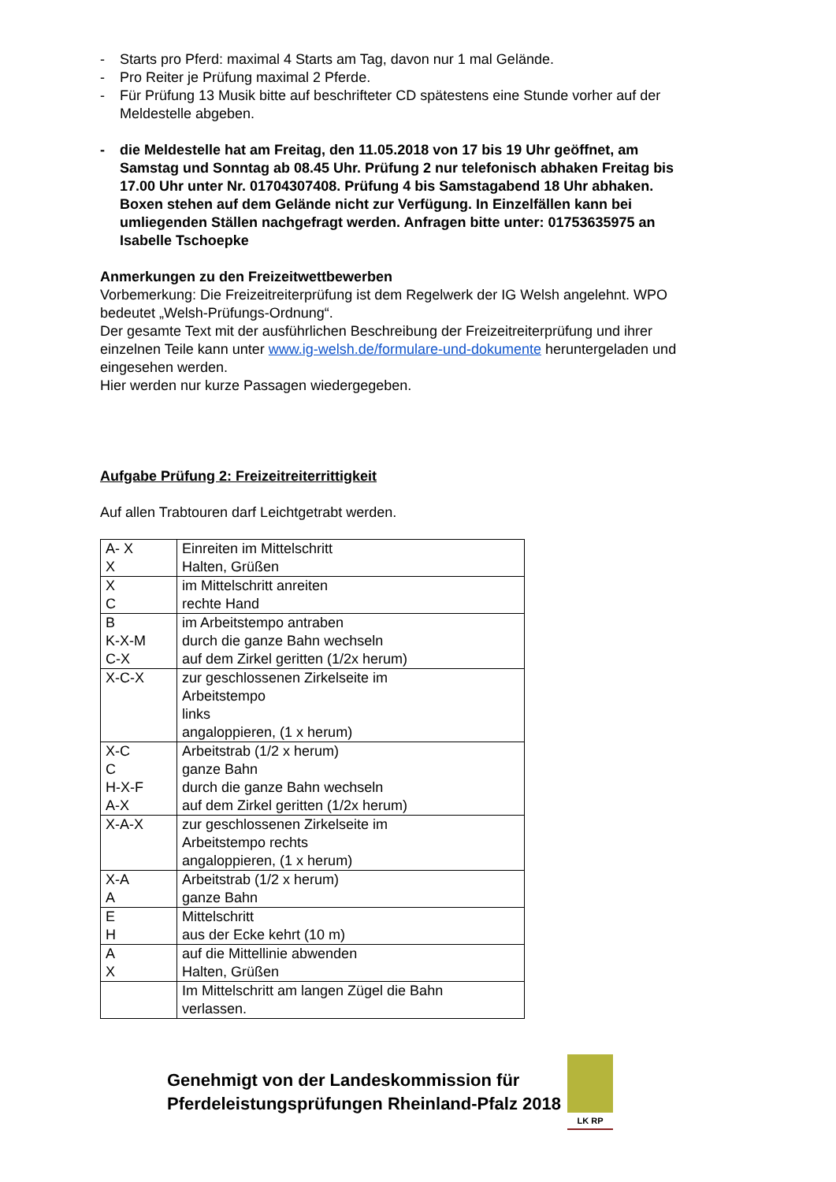- Starts pro Pferd: maximal 4 Starts am Tag, davon nur 1 mal Gelände.
- Pro Reiter je Prüfung maximal 2 Pferde.
- Für Prüfung 13 Musik bitte auf beschrifteter CD spätestens eine Stunde vorher auf der Meldestelle abgeben.
- die Meldestelle hat am Freitag, den 11.05.2018 von 17 bis 19 Uhr geöffnet, am Samstag und Sonntag ab 08.45 Uhr. Prüfung 2 nur telefonisch abhaken Freitag bis 17.00 Uhr unter Nr. 01704307408. Prüfung 4 bis Samstagabend 18 Uhr abhaken.
Boxen stehen auf dem Gelände nicht zur Verfügung. In Einzelfällen kann bei umliegenden Ställen nachgefragt werden. Anfragen bitte unter: 01753635975 an Isabelle Tschoepke
Anmerkungen zu den Freizeitwettbewerben
Vorbemerkung: Die Freizeitreiterprüfung ist dem Regelwerk der IG Welsh angelehnt. WPO bedeutet „Welsh-Prüfungs-Ordnung“.
Der gesamte Text mit der ausführlichen Beschreibung der Freizeitreiterprüfung und ihrer einzelnen Teile kann unter www.ig-welsh.de/formulare-und-dokumente heruntergeladen und eingesehen werden.
Hier werden nur kurze Passagen wiedergegeben.
Aufgabe Prüfung 2: Freizeitreiterrittigkeit
Auf allen Trabtouren darf Leichtgetrabt werden.
| A- X X | Einreiten im Mittelschritt Halten, Grüßen |
| X C | im Mittelschritt anreiten rechte Hand |
| B K-X-M C-X | im Arbeitstempo antraben durch die ganze Bahn wechseln auf dem Zirkel geritten (1/2x herum) |
| X-C-X | zur geschlossenen Zirkelseite im Arbeitstempo links angaloppieren, (1 x herum) |
| X-C C H-X-F A-X | Arbeitstrab (1/2 x herum) ganze Bahn durch die ganze Bahn wechseln auf dem Zirkel geritten (1/2x herum) |
| X-A-X | zur geschlossenen Zirkelseite im Arbeitstempo rechts angaloppieren, (1 x herum) |
| X-A A | Arbeitstrab (1/2 x herum) ganze Bahn |
| E H | Mittelschritt aus der Ecke kehrt (10 m) |
| A X | auf die Mittellinie abwenden Halten, Grüßen |
| | Im Mittelschritt am langen Zügel die Bahn verlassen. |
Genehmigt von der Landeskommission für
Pferdeleistungsprüfungen Rheinland-Pfalz 2018
LK RP